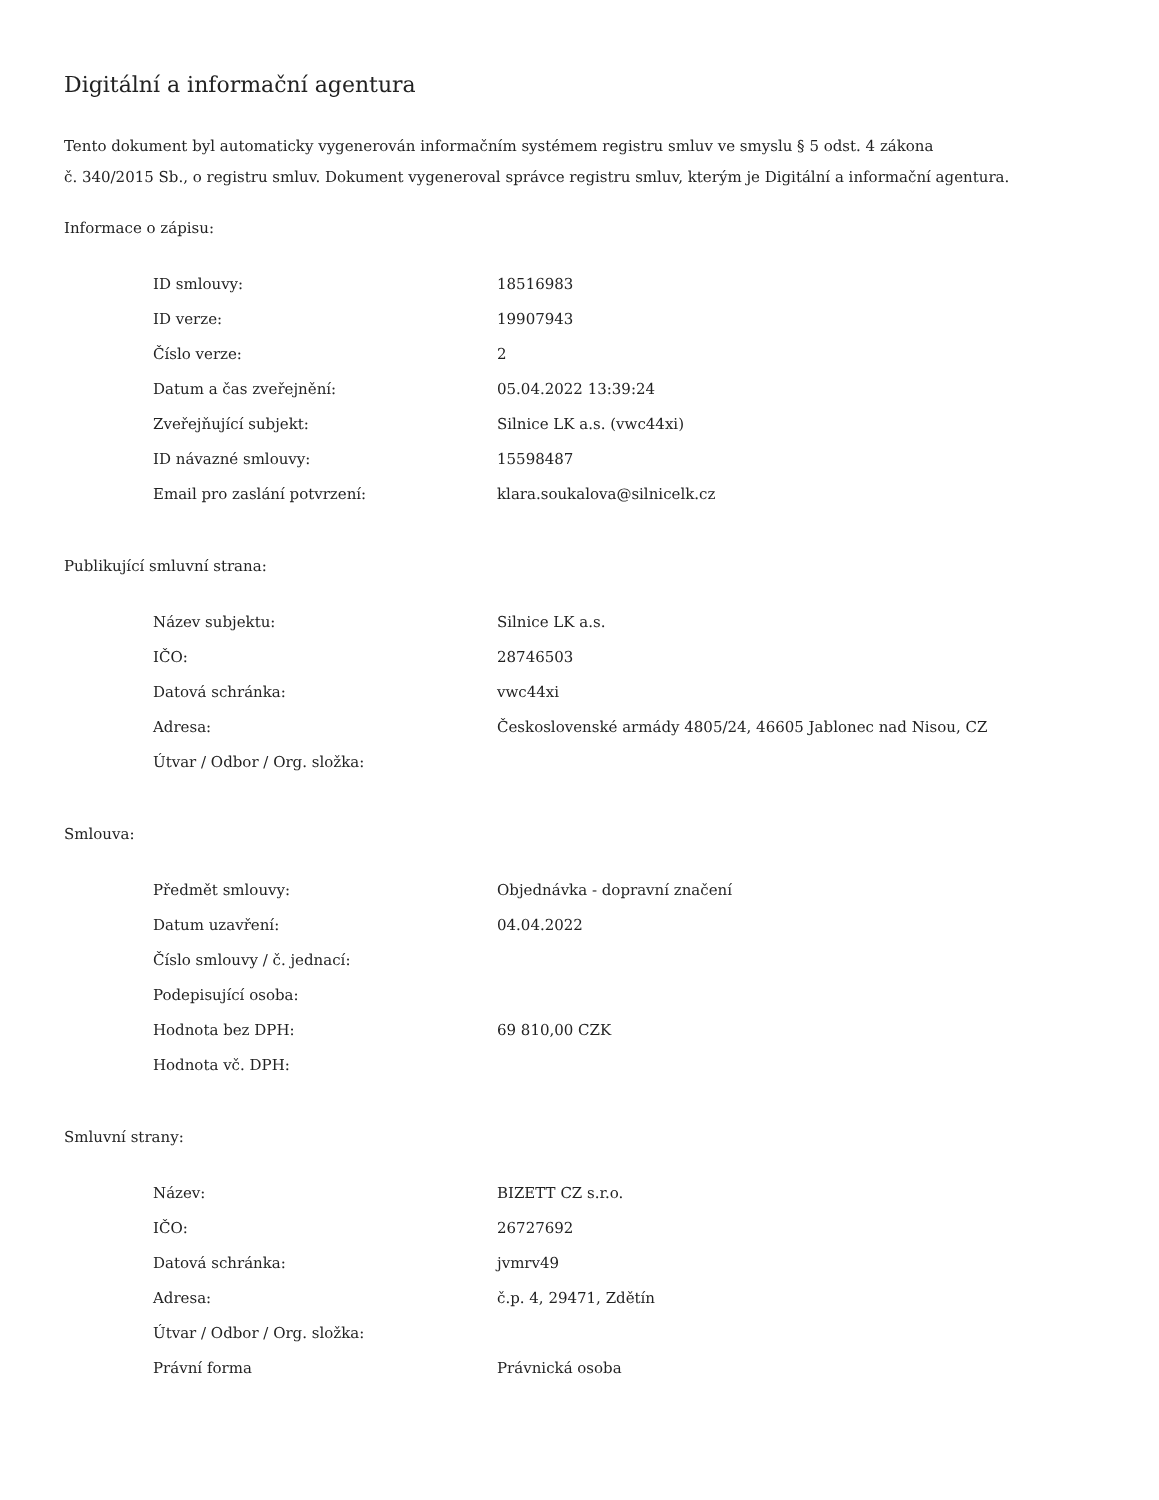Digitální a informační agentura
Tento dokument byl automaticky vygenerován informačním systémem registru smluv ve smyslu § 5 odst. 4 zákona
č. 340/2015 Sb., o registru smluv. Dokument vygeneroval správce registru smluv, kterým je Digitální a informační agentura.
Informace o zápisu:
| ID smlouvy: | 18516983 |
| ID verze: | 19907943 |
| Číslo verze: | 2 |
| Datum a čas zveřejnění: | 05.04.2022 13:39:24 |
| Zveřejňující subjekt: | Silnice LK a.s. (vwc44xi) |
| ID návazné smlouvy: | 15598487 |
| Email pro zaslání potvrzení: | klara.soukalova@silnicelk.cz |
Publikující smluvní strana:
| Název subjektu: | Silnice LK a.s. |
| IČO: | 28746503 |
| Datová schránka: | vwc44xi |
| Adresa: | Československé armády 4805/24, 46605 Jablonec nad Nisou, CZ |
| Útvar / Odbor / Org. složka: | |
Smlouva:
| Předmět smlouvy: | Objednávka - dopravní značení |
| Datum uzavření: | 04.04.2022 |
| Číslo smlouvy / č. jednací: | |
| Podepisující osoba: | |
| Hodnota bez DPH: | 69 810,00 CZK |
| Hodnota vč. DPH: | |
Smluvní strany:
| Název: | BIZETT CZ s.r.o. |
| IČO: | 26727692 |
| Datová schránka: | jvmrv49 |
| Adresa: | č.p. 4, 29471, Zdětín |
| Útvar / Odbor / Org. složka: | |
| Právní forma | Právnická osoba |